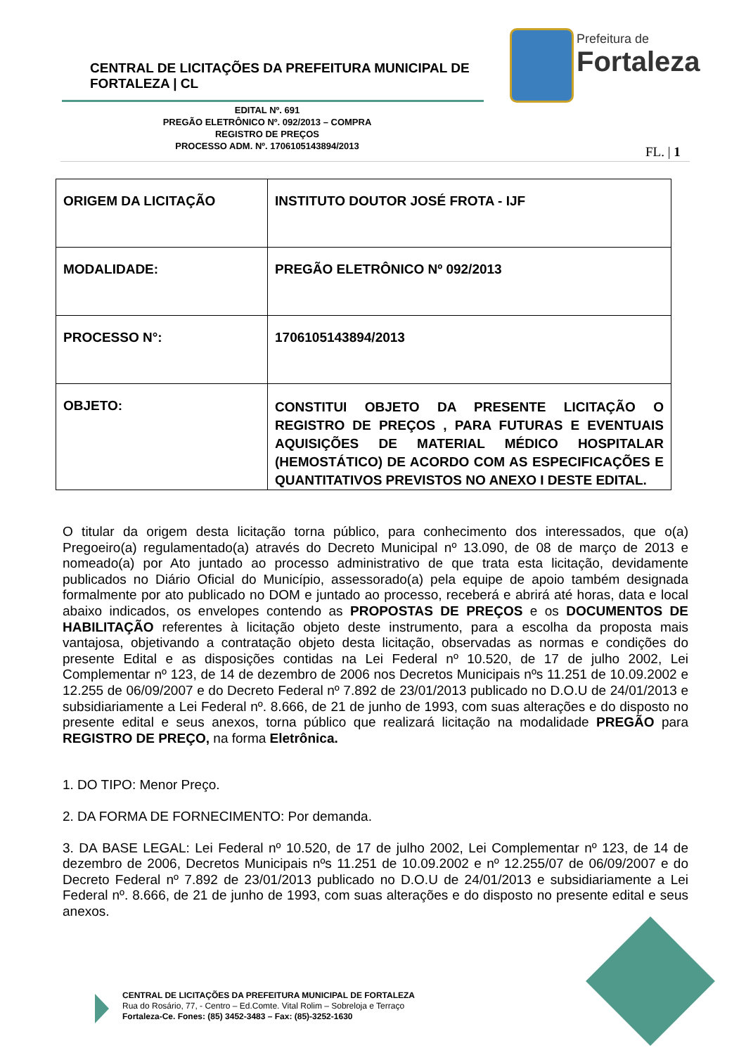CENTRAL DE LICITAÇÕES DA PREFEITURA MUNICIPAL DE FORTALEZA | CL
Prefeitura de
Fortaleza
EDITAL Nº. 691
PREGÃO ELETRÔNICO Nº. 092/2013 – COMPRA
REGISTRO DE PREÇOS
PROCESSO ADM. Nº. 1706105143894/2013
FL. | 1
| ORIGEM DA LICITAÇÃO | INSTITUTO DOUTOR JOSÉ FROTA - IJF |
| MODALIDADE: | PREGÃO ELETRÔNICO Nº 092/2013 |
| PROCESSO N°: | 1706105143894/2013 |
| OBJETO: | CONSTITUI OBJETO DA PRESENTE LICITAÇÃO O REGISTRO DE PREÇOS , PARA FUTURAS E EVENTUAIS AQUISIÇÕES DE MATERIAL MÉDICO HOSPITALAR (HEMOSTÁTICO) DE ACORDO COM AS ESPECIFICAÇÕES E QUANTITATIVOS PREVISTOS NO ANEXO I DESTE EDITAL. |
O titular da origem desta licitação torna público, para conhecimento dos interessados, que o(a) Pregoeiro(a) regulamentado(a) através do Decreto Municipal nº 13.090, de 08 de março de 2013 e nomeado(a) por Ato juntado ao processo administrativo de que trata esta licitação, devidamente publicados no Diário Oficial do Município, assessorado(a) pela equipe de apoio também designada formalmente por ato publicado no DOM e juntado ao processo, receberá e abrirá até horas, data e local abaixo indicados, os envelopes contendo as PROPOSTAS DE PREÇOS e os DOCUMENTOS DE HABILITAÇÃO referentes à licitação objeto deste instrumento, para a escolha da proposta mais vantajosa, objetivando a contratação objeto desta licitação, observadas as normas e condições do presente Edital e as disposições contidas na Lei Federal nº 10.520, de 17 de julho 2002, Lei Complementar nº 123, de 14 de dezembro de 2006 nos Decretos Municipais nºs 11.251 de 10.09.2002 e 12.255 de 06/09/2007 e do Decreto Federal nº 7.892 de 23/01/2013 publicado no D.O.U de 24/01/2013 e subsidiariamente a Lei Federal nº. 8.666, de 21 de junho de 1993, com suas alterações e do disposto no presente edital e seus anexos, torna público que realizará licitação na modalidade PREGÃO para REGISTRO DE PREÇO, na forma Eletrônica.
1. DO TIPO: Menor Preço.
2. DA FORMA DE FORNECIMENTO: Por demanda.
3. DA BASE LEGAL: Lei Federal nº 10.520, de 17 de julho 2002, Lei Complementar nº 123, de 14 de dezembro de 2006, Decretos Municipais nºs 11.251 de 10.09.2002 e nº 12.255/07 de 06/09/2007 e do Decreto Federal nº 7.892 de 23/01/2013 publicado no D.O.U de 24/01/2013 e subsidiariamente a Lei Federal nº. 8.666, de 21 de junho de 1993, com suas alterações e do disposto no presente edital e seus anexos.
CENTRAL DE LICITAÇÕES DA PREFEITURA MUNICIPAL DE FORTALEZA
Rua do Rosário, 77, - Centro – Ed.Comte. Vital Rolim – Sobreloja e Terraço
Fortaleza-Ce. Fones: (85) 3452-3483 – Fax: (85)-3252-1630